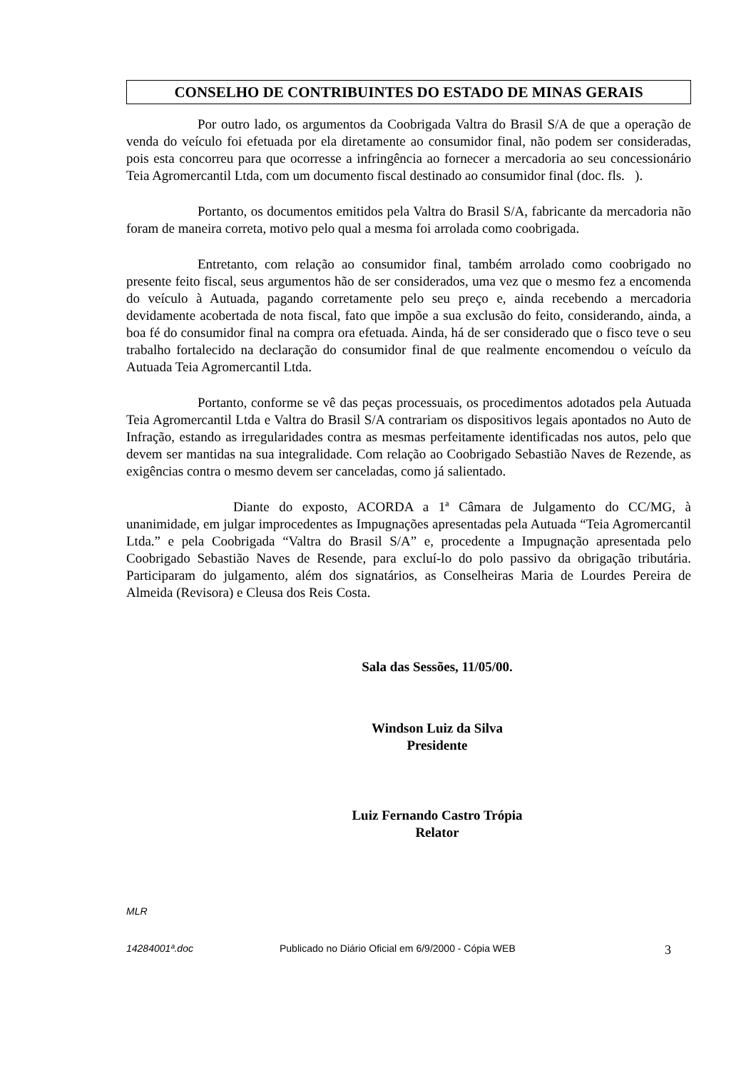CONSELHO DE CONTRIBUINTES DO ESTADO DE MINAS GERAIS
Por outro lado, os argumentos da Coobrigada Valtra do Brasil S/A de que a operação de venda do veículo foi efetuada por ela diretamente ao consumidor final, não podem ser consideradas, pois esta concorreu para que ocorresse a infringência ao fornecer a mercadoria ao seu concessionário Teia Agromercantil Ltda, com um documento fiscal destinado ao consumidor final (doc. fls. ).
Portanto, os documentos emitidos pela Valtra do Brasil S/A, fabricante da mercadoria não foram de maneira correta, motivo pelo qual a mesma foi arrolada como coobrigada.
Entretanto, com relação ao consumidor final, também arrolado como coobrigado no presente feito fiscal, seus argumentos hão de ser considerados, uma vez que o mesmo fez a encomenda do veículo à Autuada, pagando corretamente pelo seu preço e, ainda recebendo a mercadoria devidamente acobertada de nota fiscal, fato que impõe a sua exclusão do feito, considerando, ainda, a boa fé do consumidor final na compra ora efetuada. Ainda, há de ser considerado que o fisco teve o seu trabalho fortalecido na declaração do consumidor final de que realmente encomendou o veículo da Autuada Teia Agromercantil Ltda.
Portanto, conforme se vê das peças processuais, os procedimentos adotados pela Autuada Teia Agromercantil Ltda e Valtra do Brasil S/A contrariam os dispositivos legais apontados no Auto de Infração, estando as irregularidades contra as mesmas perfeitamente identificadas nos autos, pelo que devem ser mantidas na sua integralidade. Com relação ao Coobrigado Sebastião Naves de Rezende, as exigências contra o mesmo devem ser canceladas, como já salientado.
Diante do exposto, ACORDA a 1ª Câmara de Julgamento do CC/MG, à unanimidade, em julgar improcedentes as Impugnações apresentadas pela Autuada “Teia Agromercantil Ltda.” e pela Coobrigada “Valtra do Brasil S/A” e, procedente a Impugnação apresentada pelo Coobrigado Sebastião Naves de Resende, para excluí-lo do polo passivo da obrigação tributária. Participaram do julgamento, além dos signatários, as Conselheiras Maria de Lourdes Pereira de Almeida (Revisora) e Cleusa dos Reis Costa.
Sala das Sessões, 11/05/00.
Windson Luiz da Silva
Presidente
Luiz Fernando Castro Trópia
Relator
MLR
14284001ª.doc Publicado no Diário Oficial em 6/9/2000 - Cópia WEB 3